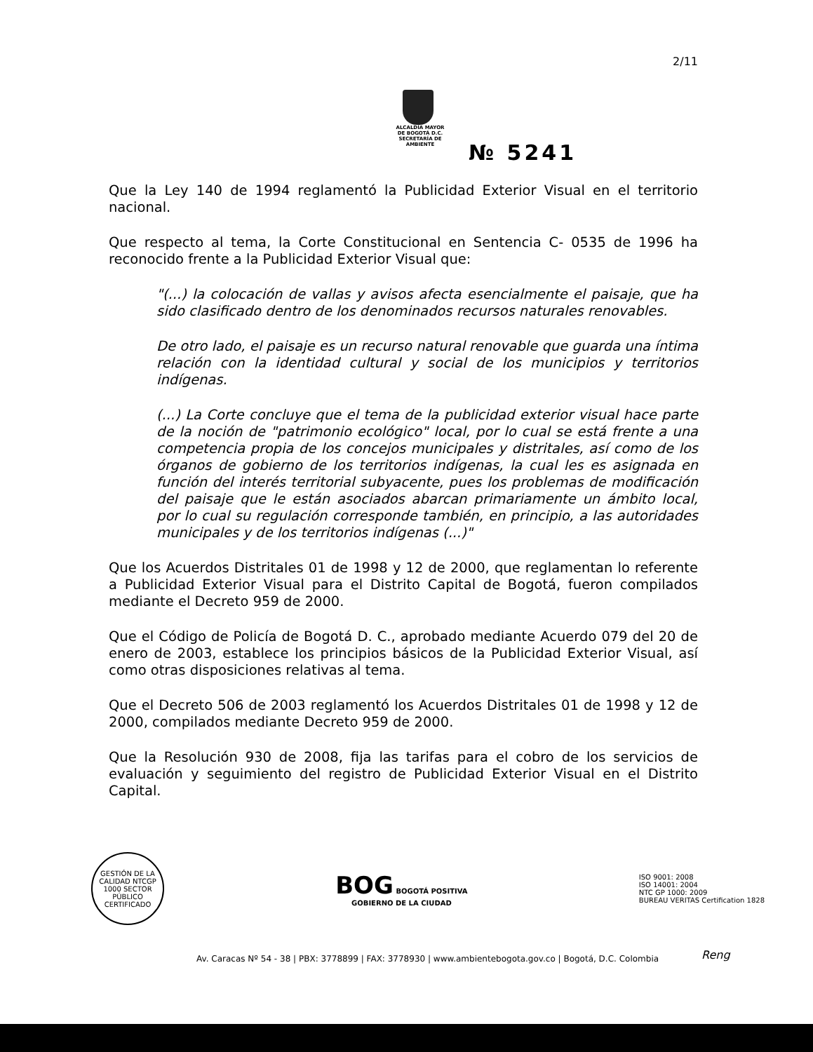2/11
ALCALDÍA MAYOR
DE BOGOTÁ D.C.
SECRETARÍA DE AMBIENTE
№ 5241
Que la Ley 140 de 1994 reglamentó la Publicidad Exterior Visual en el territorio nacional.
Que respecto al tema, la Corte Constitucional en Sentencia C- 0535 de 1996 ha reconocido frente a la Publicidad Exterior Visual que:
"(...) la colocación de vallas y avisos afecta esencialmente el paisaje, que ha sido clasificado dentro de los denominados recursos naturales renovables.
De otro lado, el paisaje es un recurso natural renovable que guarda una íntima relación con la identidad cultural y social de los municipios y territorios indígenas.
(...) La Corte concluye que el tema de la publicidad exterior visual hace parte de la noción de "patrimonio ecológico" local, por lo cual se está frente a una competencia propia de los concejos municipales y distritales, así como de los órganos de gobierno de los territorios indígenas, la cual les es asignada en función del interés territorial subyacente, pues los problemas de modificación del paisaje que le están asociados abarcan primariamente un ámbito local, por lo cual su regulación corresponde también, en principio, a las autoridades municipales y de los territorios indígenas (...)"
Que los Acuerdos Distritales 01 de 1998 y 12 de 2000, que reglamentan lo referente a Publicidad Exterior Visual para el Distrito Capital de Bogotá, fueron compilados mediante el Decreto 959 de 2000.
Que el Código de Policía de Bogotá D. C., aprobado mediante Acuerdo 079 del 20 de enero de 2003, establece los principios básicos de la Publicidad Exterior Visual, así como otras disposiciones relativas al tema.
Que el Decreto 506 de 2003 reglamentó los Acuerdos Distritales 01 de 1998 y 12 de 2000, compilados mediante Decreto 959 de 2000.
Que la Resolución 930 de 2008, fija las tarifas para el cobro de los servicios de evaluación y seguimiento del registro de Publicidad Exterior Visual en el Distrito Capital.
GESTIÓN DE LA CALIDAD NTCGP 1000 SECTOR PÚBLICO CERTIFICADO
BOG BOGOTÁ POSITIVA
GOBIERNO DE LA CIUDAD
ISO 9001: 2008
ISO 14001: 2004
NTC GP 1000: 2009
BUREAU VERITAS Certification 1828
Av. Caracas Nº 54 - 38 | PBX: 3778899 | FAX: 3778930 | www.ambientebogota.gov.co | Bogotá, D.C. Colombia
Reng